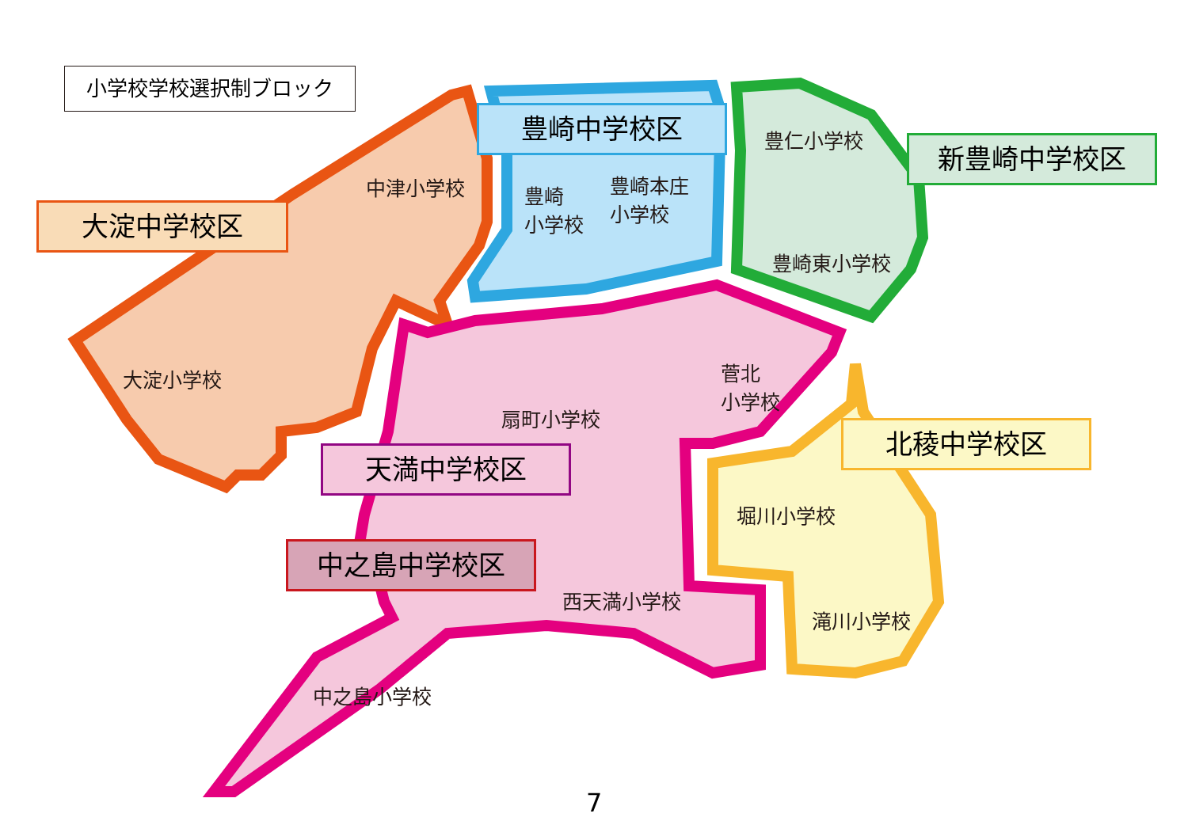小学校学校選択制ブロック
大淀中学校区
豊崎中学校区
新豊崎中学校区
天満中学校区
北稜中学校区
中之島中学校区
中津小学校
大淀小学校
豊崎
小学校
豊崎本庄
小学校
豊仁小学校
豊崎東小学校
扇町小学校
菅北
小学校
堀川小学校
滝川小学校
西天満小学校
中之島小学校
7